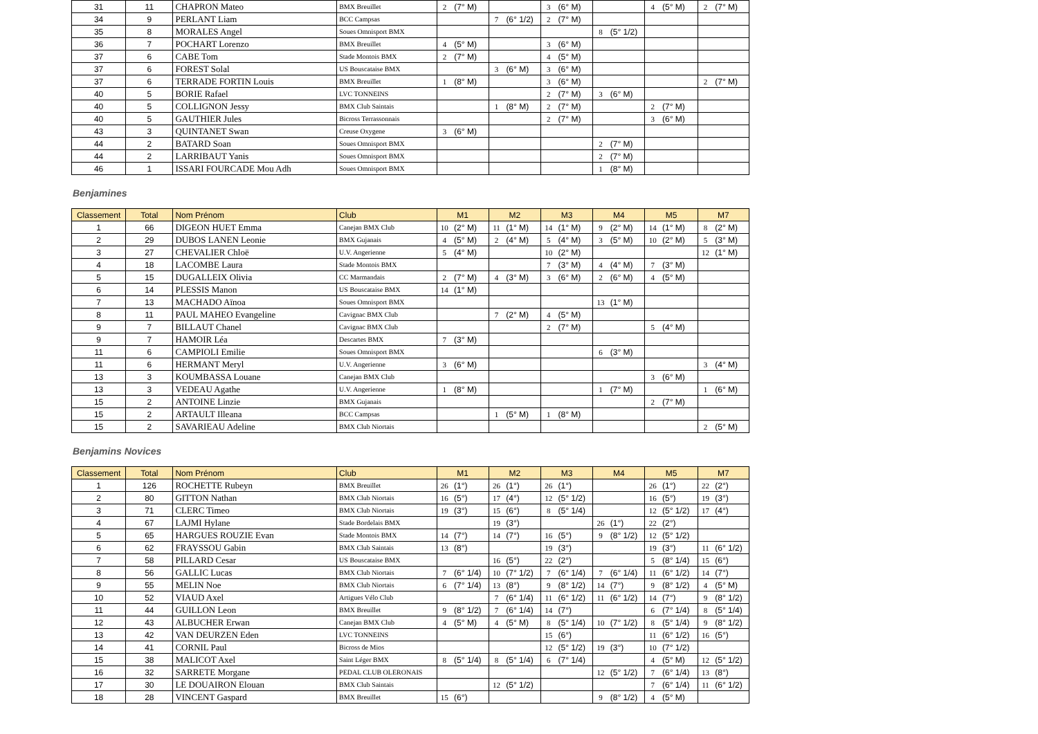| 31 | 11 | CHAPRON Mateo | BMX Breuillet | 2 | (7° M) | | | 3 | (6° M) | | | 4 | (5° M) | 2 | (7° M) |
| 34 | 9 | PERLANT Liam | BCC Campsas | | | 7 | (6° 1/2) | 2 | (7° M) | | | | | | |
| 35 | 8 | MORALES Angel | Soues Omnisport BMX | | | | | | | 8 | (5° 1/2) | | | | |
| 36 | 7 | POCHART Lorenzo | BMX Breuillet | 4 | (5° M) | | | 3 | (6° M) | | | | | | |
| 37 | 6 | CABE Tom | Stade Montois BMX | 2 | (7° M) | | | 4 | (5° M) | | | | | | |
| 37 | 6 | FOREST Solal | US Bouscataise BMX | | | 3 | (6° M) | 3 | (6° M) | | | | | | |
| 37 | 6 | TERRADE FORTIN Louis | BMX Breuillet | 1 | (8° M) | | | 3 | (6° M) | | | | | 2 | (7° M) |
| 40 | 5 | BORIE Rafael | LVC TONNEINS | | | | | 2 | (7° M) | 3 | (6° M) | | | | |
| 40 | 5 | COLLIGNON Jessy | BMX Club Saintais | | | 1 | (8° M) | 2 | (7° M) | | | 2 | (7° M) | | |
| 40 | 5 | GAUTHIER Jules | Bicross Terrassonnais | | | | | 2 | (7° M) | | | 3 | (6° M) | | |
| 43 | 3 | QUINTANET Swan | Creuse Oxygene | 3 | (6° M) | | | | | | | | | | |
| 44 | 2 | BATARD Soan | Soues Omnisport BMX | | | | | | | 2 | (7° M) | | | | |
| 44 | 2 | LARRIBAUT Yanis | Soues Omnisport BMX | | | | | | | 2 | (7° M) | | | | |
| 46 | 1 | ISSARI FOURCADE Mou Adh | Soues Omnisport BMX | | | | | | | 1 | (8° M) | | | | |
Benjamines
| Classement | Total | Nom Prénom | Club | M1 | | M2 | | M3 | | M4 | | M5 | | M7 | |
| --- | --- | --- | --- | --- | --- | --- | --- | --- | --- | --- | --- | --- | --- | --- | --- |
| 1 | 66 | DIGEON HUET Emma | Canejan BMX Club | 10 | (2° M) | 11 | (1° M) | 14 | (1° M) | 9 | (2° M) | 14 | (1° M) | 8 | (2° M) |
| 2 | 29 | DUBOS LANEN Leonie | BMX Gujanais | 4 | (5° M) | 2 | (4° M) | 5 | (4° M) | 3 | (5° M) | 10 | (2° M) | 5 | (3° M) |
| 3 | 27 | CHEVALIER Chloë | U.V. Angerienne | 5 | (4° M) | | | 10 | (2° M) | | | | | 12 | (1° M) |
| 4 | 18 | LACOMBE Laura | Stade Montois BMX | | | | | 7 | (3° M) | 4 | (4° M) | 7 | (3° M) | | |
| 5 | 15 | DUGALLEIX Olivia | CC Marmandais | 2 | (7° M) | 4 | (3° M) | 3 | (6° M) | 2 | (6° M) | 4 | (5° M) | | |
| 6 | 14 | PLESSIS Manon | US Bouscataise BMX | 14 | (1° M) | | | | | | | | | | |
| 7 | 13 | MACHADO Aïnoa | Soues Omnisport BMX | | | | | | | 13 | (1° M) | | | | |
| 8 | 11 | PAUL MAHEO Evangeline | Cavignac BMX Club | | | 7 | (2° M) | 4 | (5° M) | | | | | | |
| 9 | 7 | BILLAUT Chanel | Cavignac BMX Club | | | | | 2 | (7° M) | | | 5 | (4° M) | | |
| 9 | 7 | HAMOIR Léa | Descartes BMX | 7 | (3° M) | | | | | | | | | | |
| 11 | 6 | CAMPIOLI Emilie | Soues Omnisport BMX | | | | | | | 6 | (3° M) | | | | |
| 11 | 6 | HERMANT Meryl | U.V. Angerienne | 3 | (6° M) | | | | | | | | | 3 | (4° M) |
| 13 | 3 | KOUMBASSA Louane | Canejan BMX Club | | | | | | | | | 3 | (6° M) | | |
| 13 | 3 | VEDEAU Agathe | U.V. Angerienne | 1 | (8° M) | | | | | 1 | (7° M) | | | 1 | (6° M) |
| 15 | 2 | ANTOINE Linzie | BMX Gujanais | | | | | | | | | 2 | (7° M) | | |
| 15 | 2 | ARTAULT Illeana | BCC Campsas | | | 1 | (5° M) | 1 | (8° M) | | | | | | |
| 15 | 2 | SAVARIEAU Adeline | BMX Club Niortais | | | | | | | | | | | 2 | (5° M) |
Benjamins Novices
| Classement | Total | Nom Prénom | Club | M1 | | M2 | | M3 | | M4 | | M5 | | M7 | |
| --- | --- | --- | --- | --- | --- | --- | --- | --- | --- | --- | --- | --- | --- | --- | --- |
| 1 | 126 | ROCHETTE Rubeyn | BMX Breuillet | 26 | (1°) | 26 | (1°) | 26 | (1°) | | | 26 | (1°) | 22 | (2°) |
| 2 | 80 | GITTON Nathan | BMX Club Niortais | 16 | (5°) | 17 | (4°) | 12 | (5° 1/2) | | | 16 | (5°) | 19 | (3°) |
| 3 | 71 | CLERC Timeo | BMX Club Niortais | 19 | (3°) | 15 | (6°) | 8 | (5° 1/4) | | | 12 | (5° 1/2) | 17 | (4°) |
| 4 | 67 | LAJMI Hylane | Stade Bordelais BMX | | | 19 | (3°) | | | 26 | (1°) | 22 | (2°) | | |
| 5 | 65 | HARGUES ROUZIE Evan | Stade Montois BMX | 14 | (7°) | 14 | (7°) | 16 | (5°) | 9 | (8° 1/2) | 12 | (5° 1/2) | | |
| 6 | 62 | FRAYSSOU Gabin | BMX Club Saintais | 13 | (8°) | | | 19 | (3°) | | | 19 | (3°) | 11 | (6° 1/2) |
| 7 | 58 | PILLARD Cesar | US Bouscataise BMX | | | 16 | (5°) | 22 | (2°) | | | 5 | (8° 1/4) | 15 | (6°) |
| 8 | 56 | GALLIC Lucas | BMX Club Niortais | 7 | (6° 1/4) | 10 | (7° 1/2) | 7 | (6° 1/4) | 7 | (6° 1/4) | 11 | (6° 1/2) | 14 | (7°) |
| 9 | 55 | MELIN Noe | BMX Club Niortais | 6 | (7° 1/4) | 13 | (8°) | 9 | (8° 1/2) | 14 | (7°) | 9 | (8° 1/2) | 4 | (5° M) |
| 10 | 52 | VIAUD Axel | Artigues Vélo Club | | | 7 | (6° 1/4) | 11 | (6° 1/2) | 11 | (6° 1/2) | 14 | (7°) | 9 | (8° 1/2) |
| 11 | 44 | GUILLON Leon | BMX Breuillet | 9 | (8° 1/2) | 7 | (6° 1/4) | 14 | (7°) | | | 6 | (7° 1/4) | 8 | (5° 1/4) |
| 12 | 43 | ALBUCHER Erwan | Canejan BMX Club | 4 | (5° M) | 4 | (5° M) | 8 | (5° 1/4) | 10 | (7° 1/2) | 8 | (5° 1/4) | 9 | (8° 1/2) |
| 13 | 42 | VAN DEURZEN Eden | LVC TONNEINS | | | | | 15 | (6°) | | | 11 | (6° 1/2) | 16 | (5°) |
| 14 | 41 | CORNIL Paul | Bicross de Mios | | | | | 12 | (5° 1/2) | 19 | (3°) | 10 | (7° 1/2) | | |
| 15 | 38 | MALICOT Axel | Saint Léger BMX | 8 | (5° 1/4) | 8 | (5° 1/4) | 6 | (7° 1/4) | | | 4 | (5° M) | 12 | (5° 1/2) |
| 16 | 32 | SARRETE Morgane | PEDAL CLUB OLERONAIS | | | | | | | 12 | (5° 1/2) | 7 | (6° 1/4) | 13 | (8°) |
| 17 | 30 | LE DOUAIRON Elouan | BMX Club Saintais | | | 12 | (5° 1/2) | | | | | 7 | (6° 1/4) | 11 | (6° 1/2) |
| 18 | 28 | VINCENT Gaspard | BMX Breuillet | 15 | (6°) | | | | | 9 | (8° 1/2) | 4 | (5° M) | | |